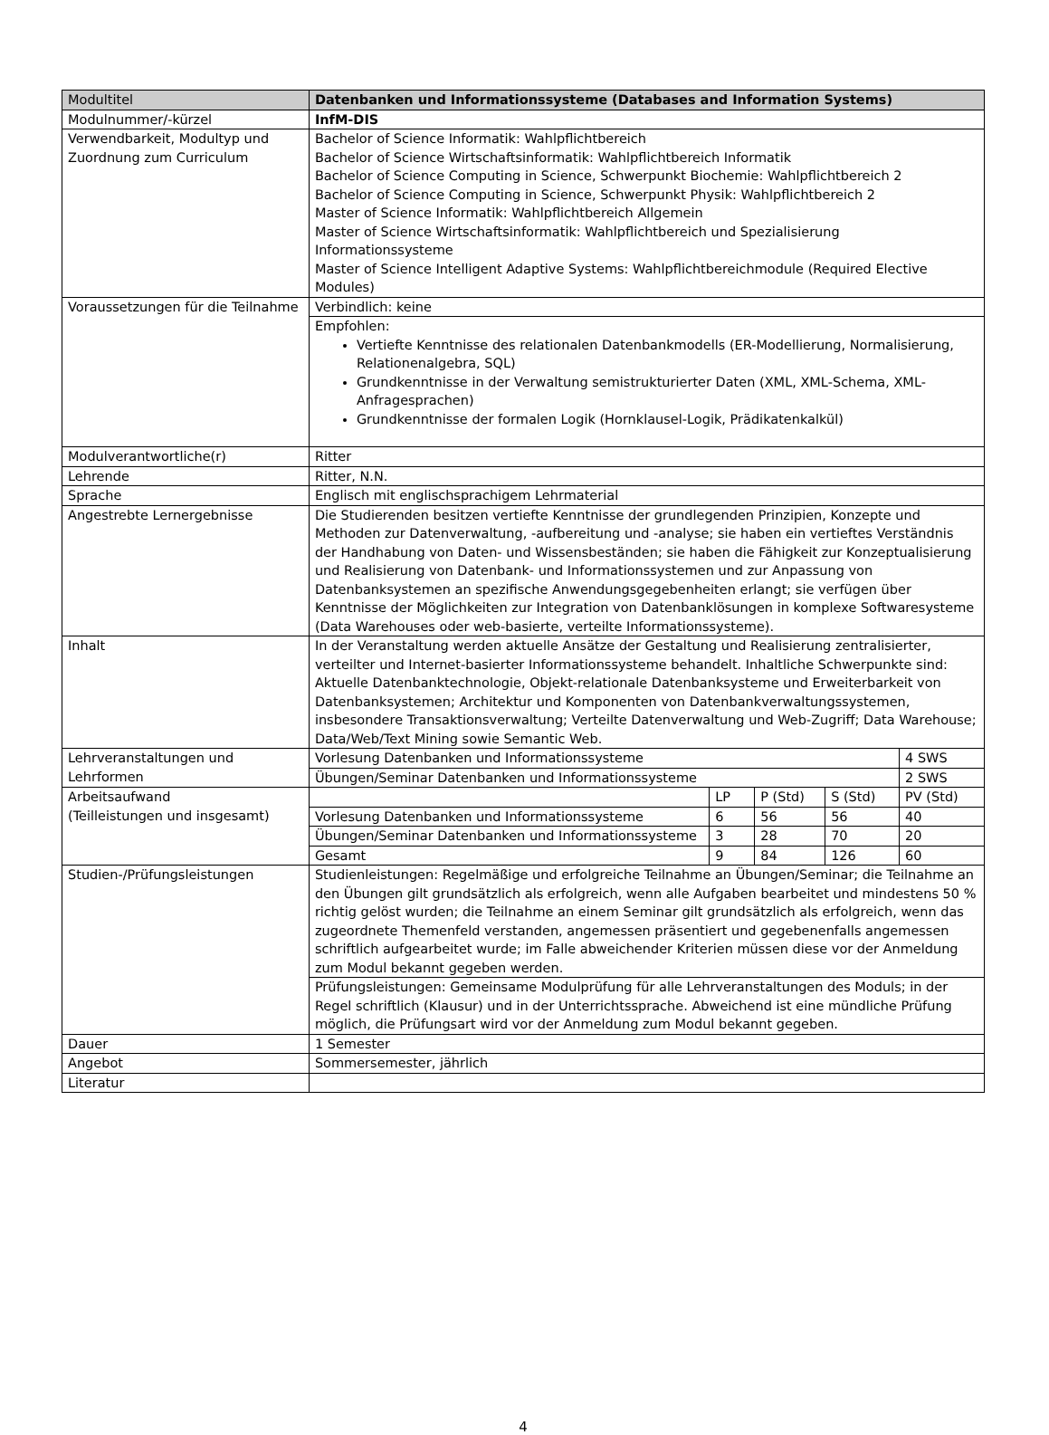| Modultitel | Datenbanken und Informationssysteme (Databases and Information Systems) | | | | |
| --- | --- | --- | --- | --- | --- |
| Modulnummer/-kürzel | InfM-DIS | | | | |
| Verwendbarkeit, Modultyp und Zuordnung zum Curriculum | Bachelor of Science Informatik: Wahlpflichtbereich Bachelor of Science Wirtschaftsinformatik: Wahlpflichtbereich Informatik Bachelor of Science Computing in Science, Schwerpunkt Biochemie: Wahlpflichtbereich 2 Bachelor of Science Computing in Science, Schwerpunkt Physik: Wahlpflichtbereich 2 Master of Science Informatik: Wahlpflichtbereich Allgemein Master of Science Wirtschaftsinformatik: Wahlpflichtbereich und Spezialisierung Informationssysteme Master of Science Intelligent Adaptive Systems: Wahlpflichtbereichmodule (Required Elective Modules) | | | | |
| Voraussetzungen für die Teilnahme | Verbindlich: keine | | | | |
| | Empfohlen: Vertiefte Kenntnisse des relationalen Datenbankmodells (ER-Modellierung, Normalisierung, Relationenalgebra, SQL) Grundkenntnisse in der Verwaltung semistrukturierter Daten (XML, XML-Schema, XML-Anfragesprachen) Grundkenntnisse der formalen Logik (Hornklausel-Logik, Prädikatenkalkül) | | | | |
| Modulverantwortliche(r) | Ritter | | | | |
| Lehrende | Ritter, N.N. | | | | |
| Sprache | Englisch mit englischsprachigem Lehrmaterial | | | | |
| Angestrebte Lernergebnisse | Die Studierenden besitzen vertiefte Kenntnisse der grundlegenden Prinzipien, Konzepte und Methoden zur Datenverwaltung, -aufbereitung und -analyse; sie haben ein vertieftes Verständnis der Handhabung von Daten- und Wissensbeständen; sie haben die Fähigkeit zur Konzeptualisierung und Realisierung von Datenbank- und Informationssystemen und zur Anpassung von Datenbanksystemen an spezifische Anwendungsgegebenheiten erlangt; sie verfügen über Kenntnisse der Möglichkeiten zur Integration von Datenbanklösungen in komplexe Softwaresysteme (Data Warehouses oder web-basierte, verteilte Informationssysteme). | | | | |
| Inhalt | In der Veranstaltung werden aktuelle Ansätze der Gestaltung und Realisierung zentralisierter, verteilter und Internet-basierter Informationssysteme behandelt. Inhaltliche Schwerpunkte sind: Aktuelle Datenbanktechnologie, Objekt-relationale Datenbanksysteme und Erweiterbarkeit von Datenbanksystemen; Architektur und Komponenten von Datenbankverwaltungssystemen, insbesondere Transaktionsverwaltung; Verteilte Datenverwaltung und Web-Zugriff; Data Warehouse; Data/Web/Text Mining sowie Semantic Web. | | | | |
| Lehrveranstaltungen und Lehrformen | Vorlesung Datenbanken und Informationssysteme | | | | 4 SWS |
| | Übungen/Seminar Datenbanken und Informationssysteme | | | | 2 SWS |
| Arbeitsaufwand (Teilleistungen und insgesamt) | | LP | P (Std) | S (Std) | PV (Std) |
| | Vorlesung Datenbanken und Informationssysteme | 6 | 56 | 56 | 40 |
| | Übungen/Seminar Datenbanken und Informationssysteme | 3 | 28 | 70 | 20 |
| | Gesamt | 9 | 84 | 126 | 60 |
| Studien-/Prüfungsleistungen | Studienleistungen: Regelmäßige und erfolgreiche Teilnahme an Übungen/Seminar; die Teilnahme an den Übungen gilt grundsätzlich als erfolgreich, wenn alle Aufgaben bearbeitet und mindestens 50 % richtig gelöst wurden; die Teilnahme an einem Seminar gilt grundsätzlich als erfolgreich, wenn das zugeordnete Themenfeld verstanden, angemessen präsentiert und gegebenenfalls angemessen schriftlich aufgearbeitet wurde; im Falle abweichender Kriterien müssen diese vor der Anmeldung zum Modul bekannt gegeben werden. | | | | |
| | Prüfungsleistungen: Gemeinsame Modulprüfung für alle Lehrveranstaltungen des Moduls; in der Regel schriftlich (Klausur) und in der Unterrichtssprache. Abweichend ist eine mündliche Prüfung möglich, die Prüfungsart wird vor der Anmeldung zum Modul bekannt gegeben. | | | | |
| Dauer | 1 Semester | | | | |
| Angebot | Sommersemester, jährlich | | | | |
| Literatur | | | | | |
4